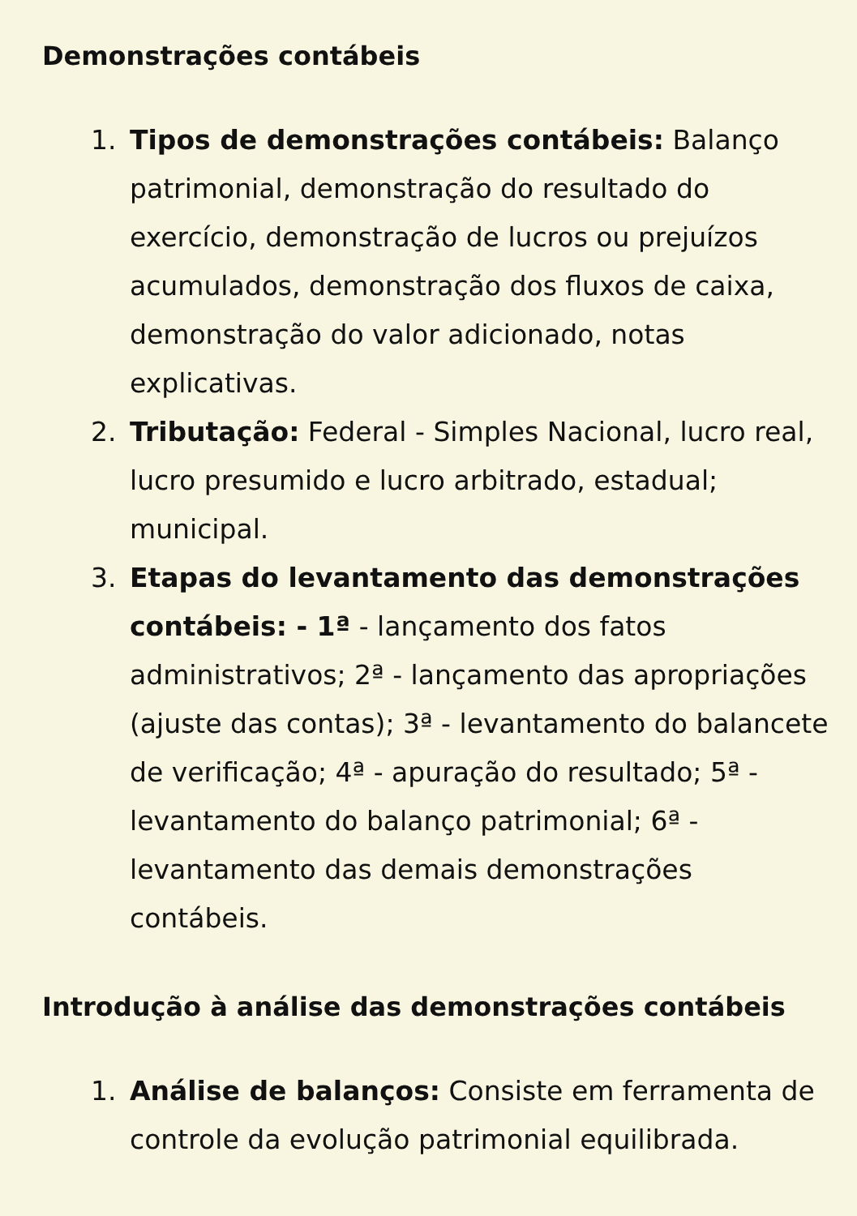Demonstrações contábeis
1. Tipos de demonstrações contábeis: Balanço patrimonial, demonstração do resultado do exercício, demonstração de lucros ou prejuízos acumulados, demonstração dos fluxos de caixa, demonstração do valor adicionado, notas explicativas.
2. Tributação: Federal - Simples Nacional, lucro real, lucro presumido e lucro arbitrado, estadual; municipal.
3. Etapas do levantamento das demonstrações contábeis: - 1ª - lançamento dos fatos administrativos; 2ª - lançamento das apropriações (ajuste das contas); 3ª - levantamento do balancete de verificação; 4ª - apuração do resultado; 5ª - levantamento do balanço patrimonial; 6ª - levantamento das demais demonstrações contábeis.
Introdução à análise das demonstrações contábeis
1. Análise de balanços: Consiste em ferramenta de controle da evolução patrimonial equilibrada.